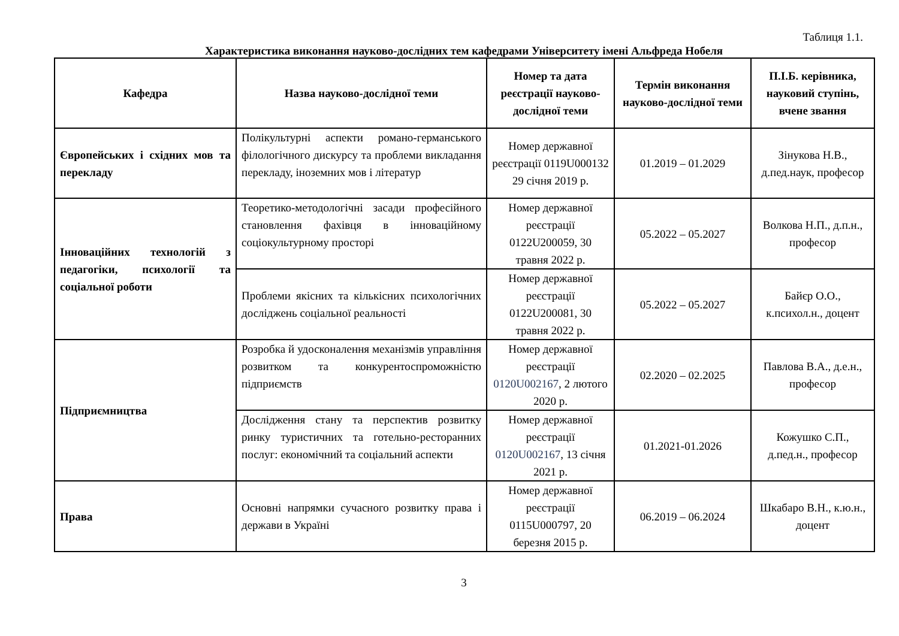Таблиця 1.1.
Характеристика виконання науково-дослідних тем кафедрами Університету імені Альфреда Нобеля
| Кафедра | Назва науково-дослідної теми | Номер та дата реєстрації науково-дослідної теми | Термін виконання науково-дослідної теми | П.І.Б. керівника, науковий ступінь, вчене звання |
| --- | --- | --- | --- | --- |
| Європейських і східних мов та перекладу | Полікультурні аспекти романо-германського філологічного дискурсу та проблеми викладання перекладу, іноземних мов і літератур | Номер державної реєстрації 0119U000132 29 січня 2019 р. | 01.2019 – 01.2029 | Зінукова Н.В., д.пед.наук, професор |
| Інноваційних технологій з педагогіки, психології та соціальної роботи | Теоретико-методологічні засади професійного становлення фахівця в інноваційному соціокультурному просторі | Номер державної реєстрації 0122U200059, 30 травня 2022 р. | 05.2022 – 05.2027 | Волкова Н.П., д.п.н., професор |
| | Проблеми якісних та кількісних психологічних досліджень соціальної реальності | Номер державної реєстрації 0122U200081, 30 травня 2022 р. | 05.2022 – 05.2027 | Байєр О.О., к.психол.н., доцент |
| Підприємництва | Розробка й удосконалення механізмів управління розвитком та конкурентоспроможністю підприємств | Номер державної реєстрації 0120U002167 , 2 лютого 2020 р. | 02.2020 – 02.2025 | Павлова В.А., д.е.н., професор |
| | Дослідження стану та перспектив розвитку ринку туристичних та готельно-ресторанних послуг: економічний та соціальний аспекти | Номер державної реєстрації 0120U002167 , 13 січня 2021 р. | 01.2021-01.2026 | Кожушко С.П., д.пед.н., професор |
| Права | Основні напрямки сучасного розвитку права і держави в Україні | Номер державної реєстрації 0115U000797, 20 березня 2015 р. | 06.2019 – 06.2024 | Шкабаро В.Н., к.ю.н., доцент |
3